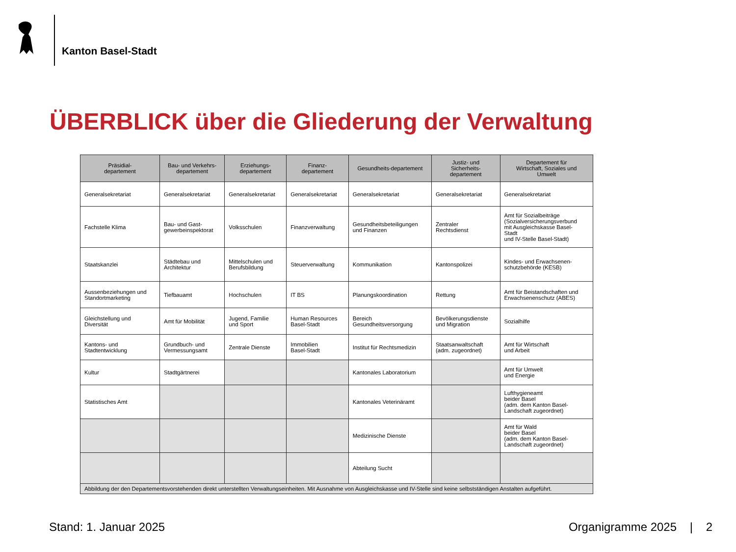Kanton Basel-Stadt
ÜBERBLICK über die Gliederung der Verwaltung
| Präsidial- departement | Bau- und Verkehrs- departement | Erziehungs- departement | Finanz- departement | Gesundheits-departement | Justiz- und Sicherheits- departement | Departement für Wirtschaft, Soziales und Umwelt |
| --- | --- | --- | --- | --- | --- | --- |
| Generalsekretariat | Generalsekretariat | Generalsekretariat | Generalsekretariat | Generalsekretariat | Generalsekretariat | Generalsekretariat |
| Fachstelle Klima | Bau- und Gast- gewerbeinspektorat | Volksschulen | Finanzverwaltung | Gesundheitsbeteiligungen und Finanzen | Zentraler Rechtsdienst | Amt für Sozialbeiträge (Sozialversicherungsverbund mit Ausgleichskasse Basel- Stadt und IV-Stelle Basel-Stadt) |
| Staatskanzlei | Städtebau und Architektur | Mittelschulen und Berufsbildung | Steuerverwaltung | Kommunikation | Kantonspolizei | Kindes- und Erwachsenen- schutzbehörde (KESB) |
| Aussenbeziehungen und Standortmarketing | Tiefbauamt | Hochschulen | IT BS | Planungskoordination | Rettung | Amt für Beistandschaften und Erwachsenenschutz (ABES) |
| Gleichstellung und Diversität | Amt für Mobilität | Jugend, Familie und Sport | Human Resources Basel-Stadt | Bereich Gesundheitsversorgung | Bevölkerungsdienste und Migration | Sozialhilfe |
| Kantons- und Stadtentwicklung | Grundbuch- und Vermessungsamt | Zentrale Dienste | Immobilien Basel-Stadt | Institut für Rechtsmedizin | Staatsanwaltschaft (adm. zugeordnet) | Amt für Wirtschaft und Arbeit |
| Kultur | Stadtgärtnerei | | | Kantonales Laboratorium | | Amt für Umwelt und Energie |
| Statistisches Amt | | | | Kantonales Veterinäramt | | Lufthygieneamt beider Basel (adm. dem Kanton Basel- Landschaft zugeordnet) |
| | | | | Medizinische Dienste | | Amt für Wald beider Basel (adm. dem Kanton Basel- Landschaft zugeordnet) |
| | | | | Abteilung Sucht | | |
| Abbildung der den Departementsvorstehenden direkt unterstellten Verwaltungseinheiten. Mit Ausnahme von Ausgleichskasse und IV-Stelle sind keine selbstständigen Anstalten aufgeführt. | | | | | | |
Stand: 1. Januar 2025 Organigramme 2025 | 2